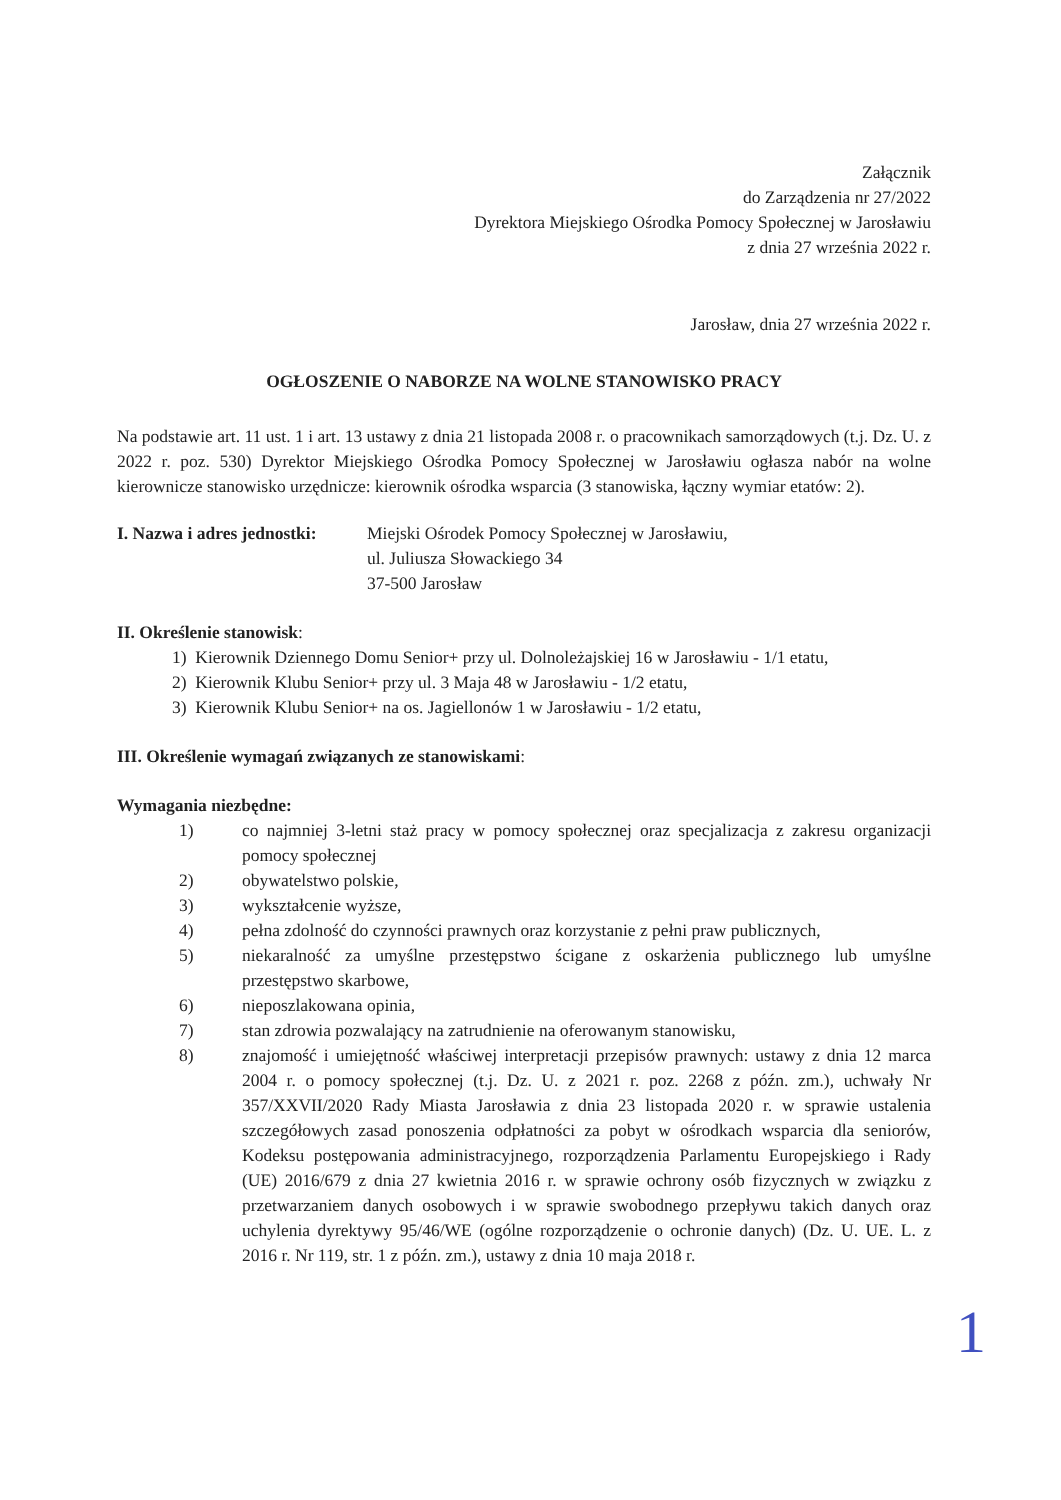Załącznik
do Zarządzenia nr 27/2022
Dyrektora Miejskiego Ośrodka Pomocy Społecznej w Jarosławiu
z dnia 27 września 2022 r.
Jarosław, dnia 27 września 2022 r.
OGŁOSZENIE O NABORZE NA WOLNE STANOWISKO PRACY
Na podstawie art. 11 ust. 1 i art. 13 ustawy z dnia 21 listopada 2008 r. o pracownikach samorządowych (t.j. Dz. U. z 2022 r. poz. 530) Dyrektor Miejskiego Ośrodka Pomocy Społecznej w Jarosławiu ogłasza nabór na wolne kierownicze stanowisko urzędnicze: kierownik ośrodka wsparcia (3 stanowiska, łączny wymiar etatów: 2).
I. Nazwa i adres jednostki:
Miejski Ośrodek Pomocy Społecznej w Jarosławiu,
ul. Juliusza Słowackiego 34
37-500 Jarosław
II. Określenie stanowisk:
1) Kierownik Dziennego Domu Senior+ przy ul. Dolnoleżajskiej 16 w Jarosławiu - 1/1 etatu,
2) Kierownik Klubu Senior+ przy ul. 3 Maja 48 w Jarosławiu - 1/2 etatu,
3) Kierownik Klubu Senior+ na os. Jagiellonów 1 w Jarosławiu - 1/2 etatu,
III. Określenie wymagań związanych ze stanowiskami:
Wymagania niezbędne:
1) co najmniej 3-letni staż pracy w pomocy społecznej oraz specjalizacja z zakresu organizacji pomocy społecznej
2) obywatelstwo polskie,
3) wykształcenie wyższe,
4) pełna zdolność do czynności prawnych oraz korzystanie z pełni praw publicznych,
5) niekaralność za umyślne przestępstwo ścigane z oskarżenia publicznego lub umyślne przestępstwo skarbowe,
6) nieposzlakowana opinia,
7) stan zdrowia pozwalający na zatrudnienie na oferowanym stanowisku,
8) znajomość i umiejętność właściwej interpretacji przepisów prawnych: ustawy z dnia 12 marca 2004 r. o pomocy społecznej (t.j. Dz. U. z 2021 r. poz. 2268 z późn. zm.), uchwały Nr 357/XXVII/2020 Rady Miasta Jarosławia z dnia 23 listopada 2020 r. w sprawie ustalenia szczegółowych zasad ponoszenia odpłatności za pobyt w ośrodkach wsparcia dla seniorów, Kodeksu postępowania administracyjnego, rozporządzenia Parlamentu Europejskiego i Rady (UE) 2016/679 z dnia 27 kwietnia 2016 r. w sprawie ochrony osób fizycznych w związku z przetwarzaniem danych osobowych i w sprawie swobodnego przepływu takich danych oraz uchylenia dyrektywy 95/46/WE (ogólne rozporządzenie o ochronie danych) (Dz. U. UE. L. z 2016 r. Nr 119, str. 1 z późn. zm.), ustawy z dnia 10 maja 2018 r.
1